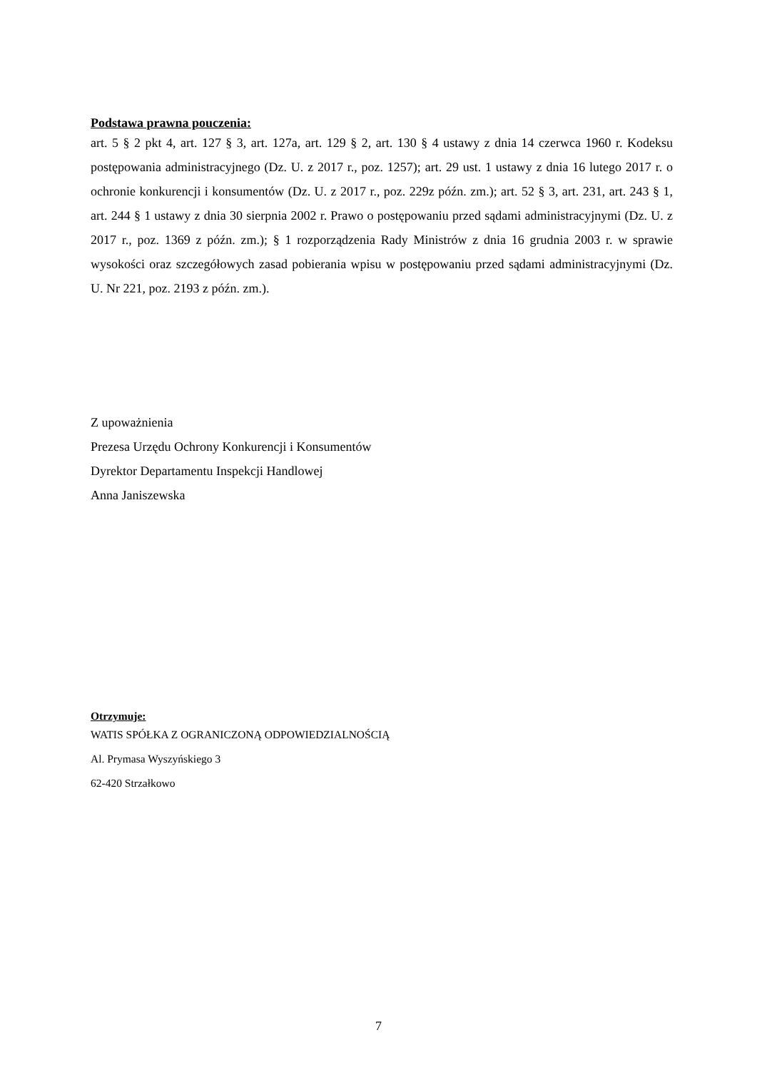Podstawa prawna pouczenia:
art. 5 § 2 pkt 4, art. 127 § 3, art. 127a, art. 129 § 2, art. 130 § 4 ustawy z dnia 14 czerwca 1960 r. Kodeksu postępowania administracyjnego (Dz. U. z 2017 r., poz. 1257); art. 29 ust. 1 ustawy z dnia 16 lutego 2017 r. o ochronie konkurencji i konsumentów (Dz. U. z 2017 r., poz. 229z późn. zm.); art. 52 § 3, art. 231, art. 243 § 1, art. 244 § 1 ustawy z dnia 30 sierpnia 2002 r. Prawo o postępowaniu przed sądami administracyjnymi (Dz. U. z 2017 r., poz. 1369 z późn. zm.); § 1 rozporządzenia Rady Ministrów z dnia 16 grudnia 2003 r. w sprawie wysokości oraz szczegółowych zasad pobierania wpisu w postępowaniu przed sądami administracyjnymi (Dz. U. Nr 221, poz. 2193 z późn. zm.).
Z upoważnienia
Prezesa Urzędu Ochrony Konkurencji i Konsumentów
Dyrektor Departamentu Inspekcji Handlowej
Anna Janiszewska
Otrzymuje:
WATIS SPÓŁKA Z OGRANICZONĄ ODPOWIEDZIALNOŚCIĄ
Al. Prymasa Wyszyńskiego 3
62-420 Strzałkowo
7